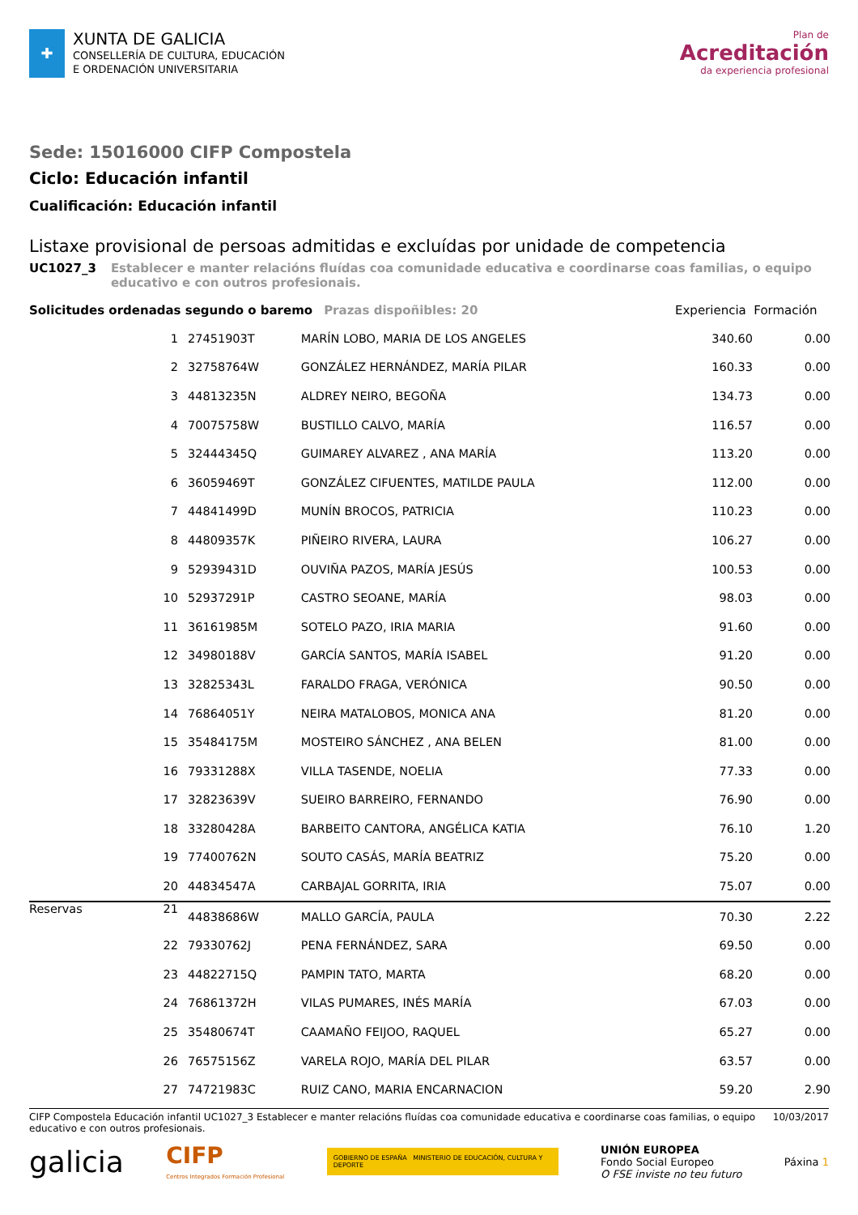✚
XUNTA DE GALICIA
CONSELLERÍA DE CULTURA, EDUCACIÓN
E ORDENACIÓN UNIVERSITARIA
Plan de
Acreditación
da experiencia profesional
Sede: 15016000 CIFP Compostela
Ciclo: Educación infantil
Cualificación: Educación infantil
Listaxe provisional de persoas admitidas e excluídas por unidade de competencia
UC1027_3 Establecer e manter relacións fluídas coa comunidade educativa e coordinarse coas familias, o equipo educativo e con outros profesionais.
Solicitudes ordenadas segundo o baremo Prazas dispoñibles: 20 Experiencia Formación
| 1 | 27451903T | MARÍN LOBO, MARIA DE LOS ANGELES | 340.60 | 0.00 |
| 2 | 32758764W | GONZÁLEZ HERNÁNDEZ, MARÍA PILAR | 160.33 | 0.00 |
| 3 | 44813235N | ALDREY NEIRO, BEGOÑA | 134.73 | 0.00 |
| 4 | 70075758W | BUSTILLO CALVO, MARÍA | 116.57 | 0.00 |
| 5 | 32444345Q | GUIMAREY ALVAREZ , ANA MARÍA | 113.20 | 0.00 |
| 6 | 36059469T | GONZÁLEZ CIFUENTES, MATILDE PAULA | 112.00 | 0.00 |
| 7 | 44841499D | MUNÍN BROCOS, PATRICIA | 110.23 | 0.00 |
| 8 | 44809357K | PIÑEIRO RIVERA, LAURA | 106.27 | 0.00 |
| 9 | 52939431D | OUVIÑA PAZOS, MARÍA JESÚS | 100.53 | 0.00 |
| 10 | 52937291P | CASTRO SEOANE, MARÍA | 98.03 | 0.00 |
| 11 | 36161985M | SOTELO PAZO, IRIA MARIA | 91.60 | 0.00 |
| 12 | 34980188V | GARCÍA SANTOS, MARÍA ISABEL | 91.20 | 0.00 |
| 13 | 32825343L | FARALDO FRAGA, VERÓNICA | 90.50 | 0.00 |
| 14 | 76864051Y | NEIRA MATALOBOS, MONICA ANA | 81.20 | 0.00 |
| 15 | 35484175M | MOSTEIRO SÁNCHEZ , ANA BELEN | 81.00 | 0.00 |
| 16 | 79331288X | VILLA TASENDE, NOELIA | 77.33 | 0.00 |
| 17 | 32823639V | SUEIRO BARREIRO, FERNANDO | 76.90 | 0.00 |
| 18 | 33280428A | BARBEITO CANTORA, ANGÉLICA KATIA | 76.10 | 1.20 |
| 19 | 77400762N | SOUTO CASÁS, MARÍA BEATRIZ | 75.20 | 0.00 |
| 20 | 44834547A | CARBAJAL GORRITA, IRIA | 75.07 | 0.00 |
| Reservas 21 | 44838686W | MALLO GARCÍA, PAULA | 70.30 | 2.22 |
| 22 | 79330762J | PENA FERNÁNDEZ, SARA | 69.50 | 0.00 |
| 23 | 44822715Q | PAMPIN TATO, MARTA | 68.20 | 0.00 |
| 24 | 76861372H | VILAS PUMARES, INÉS MARÍA | 67.03 | 0.00 |
| 25 | 35480674T | CAAMAÑO FEIJOO, RAQUEL | 65.27 | 0.00 |
| 26 | 76575156Z | VARELA ROJO, MARÍA DEL PILAR | 63.57 | 0.00 |
| 27 | 74721983C | RUIZ CANO, MARIA ENCARNACION | 59.20 | 2.90 |
CIFP Compostela Educación infantil UC1027_3 Establecer e manter relacións fluídas coa comunidade educativa e coordinarse coas familias, o equipo educativo e con outros profesionais.
10/03/2017
galicia
CIFP
Centros Integrados Formación Profesional
GOBIERNO DE ESPAÑA MINISTERIO DE EDUCACIÓN, CULTURA Y DEPORTE
UNIÓN EUROPEA
Fondo Social Europeo
O FSE inviste no teu futuro
Páxina 1